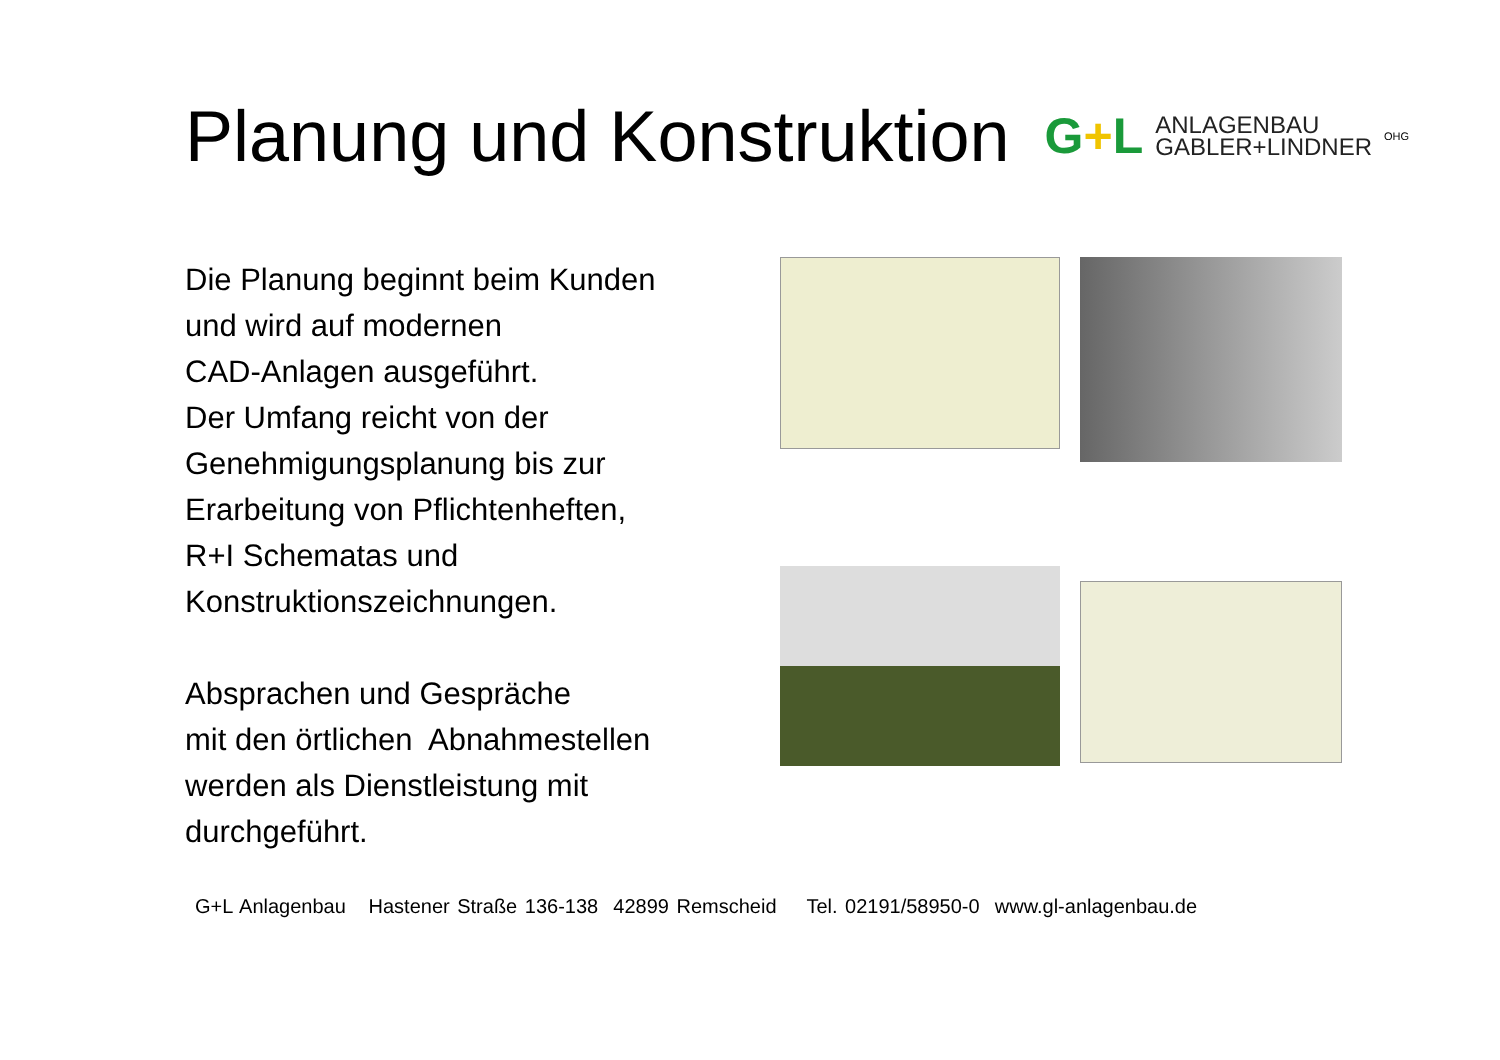Planung und Konstruktion
G+L
ANLAGENBAU
GABLER+LINDNER
OHG
Die Planung beginnt beim Kunden
und wird auf modernen
CAD-Anlagen ausgeführt.
Der Umfang reicht von der
Genehmigungsplanung bis zur
Erarbeitung von Pflichtenheften,
R+I Schematas und
Konstruktionszeichnungen.
Absprachen und Gespräche
mit den örtlichen Abnahmestellen
werden als Dienstleistung mit
durchgeführt.
G+L Anlagenbau Hastener Straße 136-138 42899 Remscheid Tel. 02191/58950-0 www.gl-anlagenbau.de